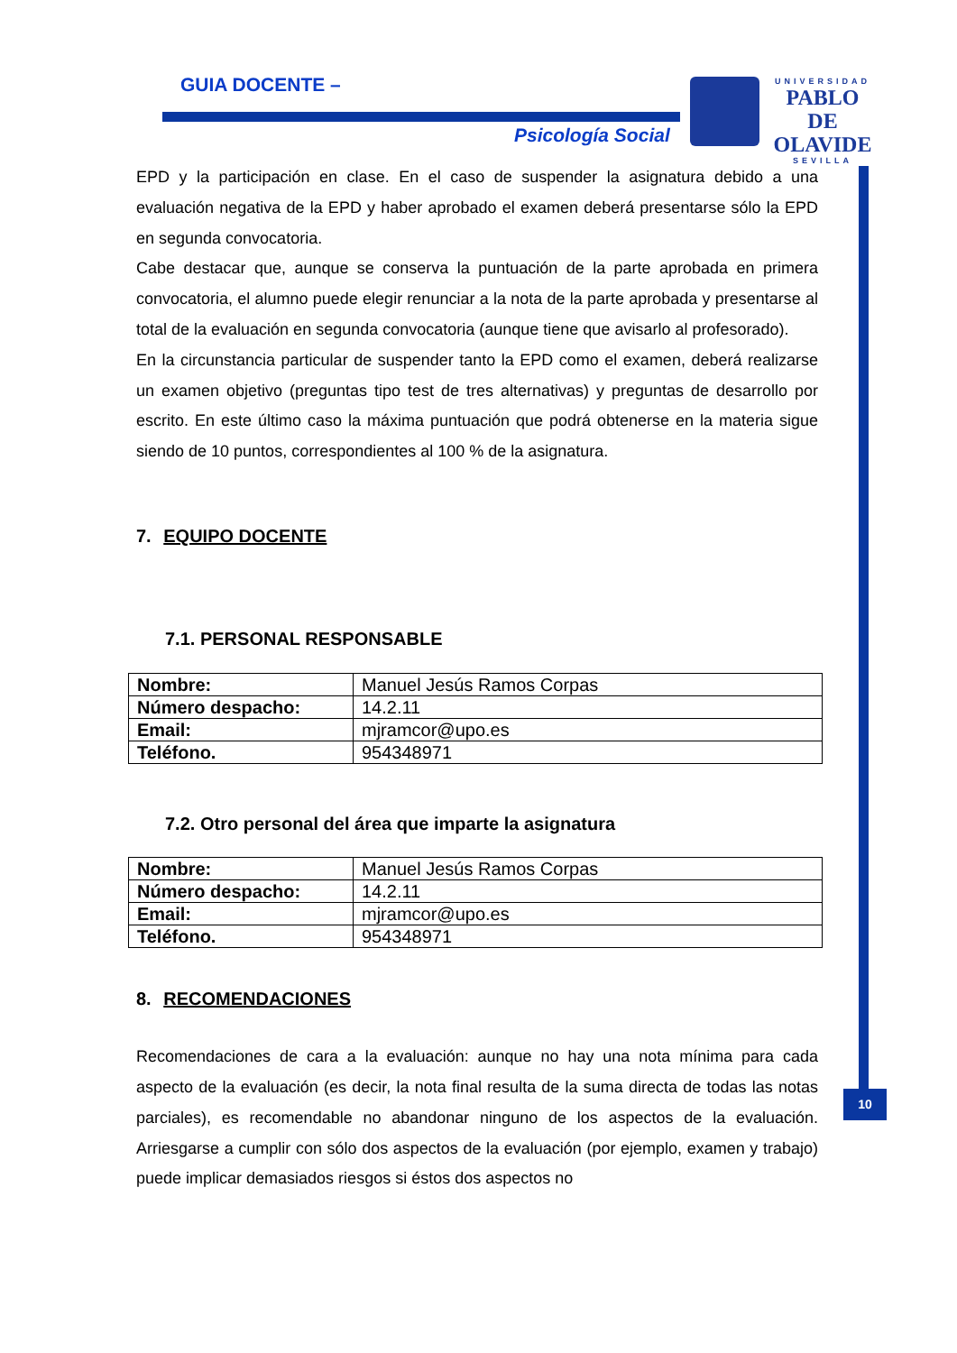GUIA DOCENTE –
Psicología Social
UNIVERSIDAD
PABLO DE OLAVIDE
SEVILLA
10
EPD y la participación en clase. En el caso de suspender la asignatura debido a una evaluación negativa de la EPD y haber aprobado el examen deberá presentarse sólo la EPD en segunda convocatoria.
Cabe destacar que, aunque se conserva la puntuación de la parte aprobada en primera convocatoria, el alumno puede elegir renunciar a la nota de la parte aprobada y presentarse al total de la evaluación en segunda convocatoria (aunque tiene que avisarlo al profesorado).
En la circunstancia particular de suspender tanto la EPD como el examen, deberá realizarse un examen objetivo (preguntas tipo test de tres alternativas) y preguntas de desarrollo por escrito. En este último caso la máxima puntuación que podrá obtenerse en la materia sigue siendo de 10 puntos, correspondientes al 100 % de la asignatura.
7. EQUIPO DOCENTE
7.1. PERSONAL RESPONSABLE
| Nombre: | Manuel Jesús Ramos Corpas |
| Número despacho: | 14.2.11 |
| Email: | mjramcor@upo.es |
| Teléfono. | 954348971 |
7.2. Otro personal del área que imparte la asignatura
| Nombre: | Manuel Jesús Ramos Corpas |
| Número despacho: | 14.2.11 |
| Email: | mjramcor@upo.es |
| Teléfono. | 954348971 |
8. RECOMENDACIONES
Recomendaciones de cara a la evaluación: aunque no hay una nota mínima para cada aspecto de la evaluación (es decir, la nota final resulta de la suma directa de todas las notas parciales), es recomendable no abandonar ninguno de los aspectos de la evaluación. Arriesgarse a cumplir con sólo dos aspectos de la evaluación (por ejemplo, examen y trabajo) puede implicar demasiados riesgos si éstos dos aspectos no